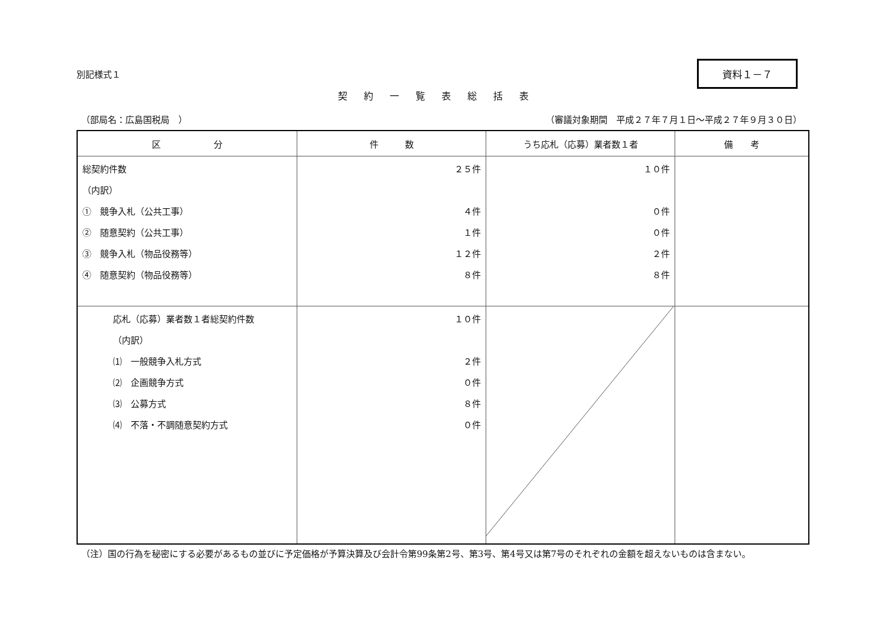別記様式１
資料１－７
契約一覧表総括表
（部局名：広島国税局　） （審議対象期間　平成２７年７月１日～平成２７年９月３０日）
| 区 分 | 件 数 | うち応札（応募）業者数１者 | 備 考 |
| --- | --- | --- | --- |
| 総契約件数 （内訳） ① 競争入札（公共工事） ② 随意契約（公共工事） ③ 競争入札（物品役務等） ④ 随意契約（物品役務等） | ２５件 ４件 １件 １２件 ８件 | １０件 ０件 ０件 ２件 ８件 | |
| 応札（応募）業者数１者総契約件数 （内訳） ⑴ 一般競争入札方式 ⑵ 企画競争方式 ⑶ 公募方式 ⑷ 不落・不調随意契約方式 | １０件 ２件 ０件 ８件 ０件 | | |
（注）国の行為を秘密にする必要があるもの並びに予定価格が予算決算及び会計令第99条第2号、第3号、第4号又は第7号のそれぞれの金額を超えないものは含まない。